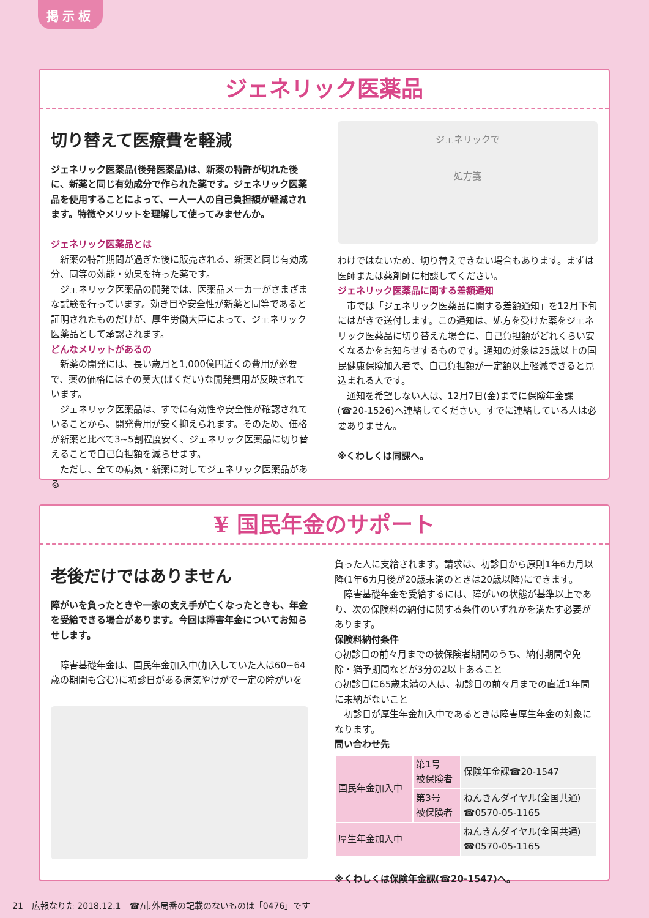掲示板
ジェネリック医薬品
切り替えて医療費を軽減
ジェネリック医薬品(後発医薬品)は、新薬の特許が切れた後に、新薬と同じ有効成分で作られた薬です。ジェネリック医薬品を使用することによって、一人一人の自己負担額が軽減されます。特徴やメリットを理解して使ってみませんか。
ジェネリック医薬品とは
新薬の特許期間が過ぎた後に販売される、新薬と同じ有効成分、同等の効能・効果を持った薬です。
ジェネリック医薬品の開発では、医薬品メーカーがさまざまな試験を行っています。効き目や安全性が新薬と同等であると証明されたものだけが、厚生労働大臣によって、ジェネリック医薬品として承認されます。
どんなメリットがあるの
新薬の開発には、長い歳月と1,000億円近くの費用が必要で、薬の価格にはその莫大(ばくだい)な開発費用が反映されています。
ジェネリック医薬品は、すでに有効性や安全性が確認されていることから、開発費用が安く抑えられます。そのため、価格が新薬と比べて3~5割程度安く、ジェネリック医薬品に切り替えることで自己負担額を減らせます。
ただし、全ての病気・新薬に対してジェネリック医薬品がある
ジェネリックで
処方箋
わけではないため、切り替えできない場合もあります。まずは医師または薬剤師に相談してください。
ジェネリック医薬品に関する差額通知
市では「ジェネリック医薬品に関する差額通知」を12月下旬にはがきで送付します。この通知は、処方を受けた薬をジェネリック医薬品に切り替えた場合に、自己負担額がどれくらい安くなるかをお知らせするものです。通知の対象は25歳以上の国民健康保険加入者で、自己負担額が一定額以上軽減できると見込まれる人です。
通知を希望しない人は、12月7日(金)までに保険年金課(☎20-1526)へ連絡してください。すでに連絡している人は必要ありません。
※くわしくは同課へ。
¥ 国民年金のサポート
老後だけではありません
障がいを負ったときや一家の支え手が亡くなったときも、年金を受給できる場合があります。今回は障害年金についてお知らせします。
障害基礎年金は、国民年金加入中(加入していた人は60~64歳の期間も含む)に初診日がある病気やけがで一定の障がいを
負った人に支給されます。請求は、初診日から原則1年6カ月以降(1年6カ月後が20歳未満のときは20歳以降)にできます。
障害基礎年金を受給するには、障がいの状態が基準以上であり、次の保険料の納付に関する条件のいずれかを満たす必要があります。
保険料納付条件
○初診日の前々月までの被保険者期間のうち、納付期間や免除・猶予期間などが3分の2以上あること
○初診日に65歳未満の人は、初診日の前々月までの直近1年間に未納がないこと
初診日が厚生年金加入中であるときは障害厚生年金の対象になります。
問い合わせ先
| 国民年金加入中 | 第1号 被保険者 | 保険年金課☎20-1547 |
| | 第3号 被保険者 | ねんきんダイヤル(全国共通) ☎0570-05-1165 |
| 厚生年金加入中 | | ねんきんダイヤル(全国共通) ☎0570-05-1165 |
※くわしくは保険年金課(☎20-1547)へ。
21　広報なりた 2018.12.1　☎/市外局番の記載のないものは「0476」です